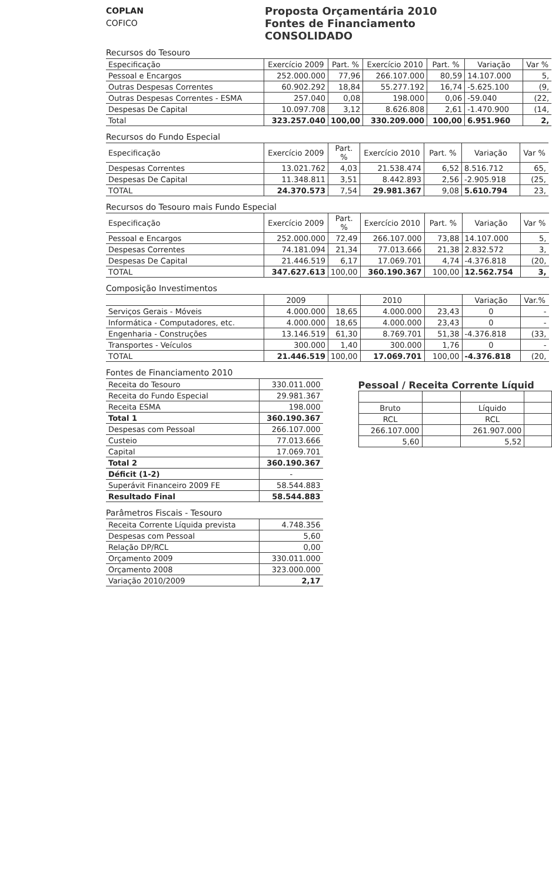COPLAN
COFICO
Proposta Orçamentária 2010
Fontes de Financiamento
CONSOLIDADO
Recursos do Tesouro
| Especificação | Exercício 2009 | Part. % | Exercício 2010 | Part. % | Variação | Var % |
| --- | --- | --- | --- | --- | --- | --- |
| Pessoal e Encargos | 252.000.000 | 77,96 | 266.107.000 | 80,59 | 14.107.000 | 5, |
| Outras Despesas Correntes | 60.902.292 | 18,84 | 55.277.192 | 16,74 | -5.625.100 | (9, |
| Outras Despesas Correntes - ESMA | 257.040 | 0,08 | 198.000 | 0,06 | -59.040 | (22, |
| Despesas De Capital | 10.097.708 | 3,12 | 8.626.808 | 2,61 | -1.470.900 | (14, |
| Total | 323.257.040 | 100,00 | 330.209.000 | 100,00 | 6.951.960 | 2, |
Recursos do Fundo Especial
| Especificação | Exercício 2009 | Part. % | Exercício 2010 | Part. % | Variação | Var % |
| --- | --- | --- | --- | --- | --- | --- |
| Despesas Correntes | 13.021.762 | 4,03 | 21.538.474 | 6,52 | 8.516.712 | 65, |
| Despesas De Capital | 11.348.811 | 3,51 | 8.442.893 | 2,56 | -2.905.918 | (25, |
| TOTAL | 24.370.573 | 7,54 | 29.981.367 | 9,08 | 5.610.794 | 23, |
Recursos do Tesouro mais Fundo Especial
| Especificação | Exercício 2009 | Part. % | Exercício 2010 | Part. % | Variação | Var % |
| --- | --- | --- | --- | --- | --- | --- |
| Pessoal e Encargos | 252.000.000 | 72,49 | 266.107.000 | 73,88 | 14.107.000 | 5, |
| Despesas Correntes | 74.181.094 | 21,34 | 77.013.666 | 21,38 | 2.832.572 | 3, |
| Despesas De Capital | 21.446.519 | 6,17 | 17.069.701 | 4,74 | -4.376.818 | (20, |
| TOTAL | 347.627.613 | 100,00 | 360.190.367 | 100,00 | 12.562.754 | 3, |
Composição Investimentos
| | 2009 | | 2010 | | Variação | Var.% |
| --- | --- | --- | --- | --- | --- | --- |
| Serviços Gerais - Móveis | 4.000.000 | 18,65 | 4.000.000 | 23,43 | 0 | - |
| Informática - Computadores, etc. | 4.000.000 | 18,65 | 4.000.000 | 23,43 | 0 | - |
| Engenharia - Construções | 13.146.519 | 61,30 | 8.769.701 | 51,38 | -4.376.818 | (33, |
| Transportes - Veículos | 300.000 | 1,40 | 300.000 | 1,76 | 0 | - |
| TOTAL | 21.446.519 | 100,00 | 17.069.701 | 100,00 | -4.376.818 | (20, |
Fontes de Financiamento 2010
| Receita do Tesouro | 330.011.000 |
| Receita do Fundo Especial | 29.981.367 |
| Receita ESMA | 198.000 |
| Total 1 | 360.190.367 |
| Despesas com Pessoal | 266.107.000 |
| Custeio | 77.013.666 |
| Capital | 17.069.701 |
| Total 2 | 360.190.367 |
| Déficit (1-2) | - |
| Superávit Financeiro 2009 FE | 58.544.883 |
| Resultado Final | 58.544.883 |
Parâmetros Fiscais - Tesouro
| Receita Corrente Líquida prevista | 4.748.356 |
| Despesas com Pessoal | 5,60 |
| Relação DP/RCL | 0,00 |
| Orçamento 2009 | 330.011.000 |
| Orçamento 2008 | 323.000.000 |
| Variação 2010/2009 | 2,17 |
Pessoal / Receita Corrente Líquid
| Bruto | | Líquido | |
| RCL | | RCL | |
| 266.107.000 | | 261.907.000 | |
| 5,60 | | 5,52 | |